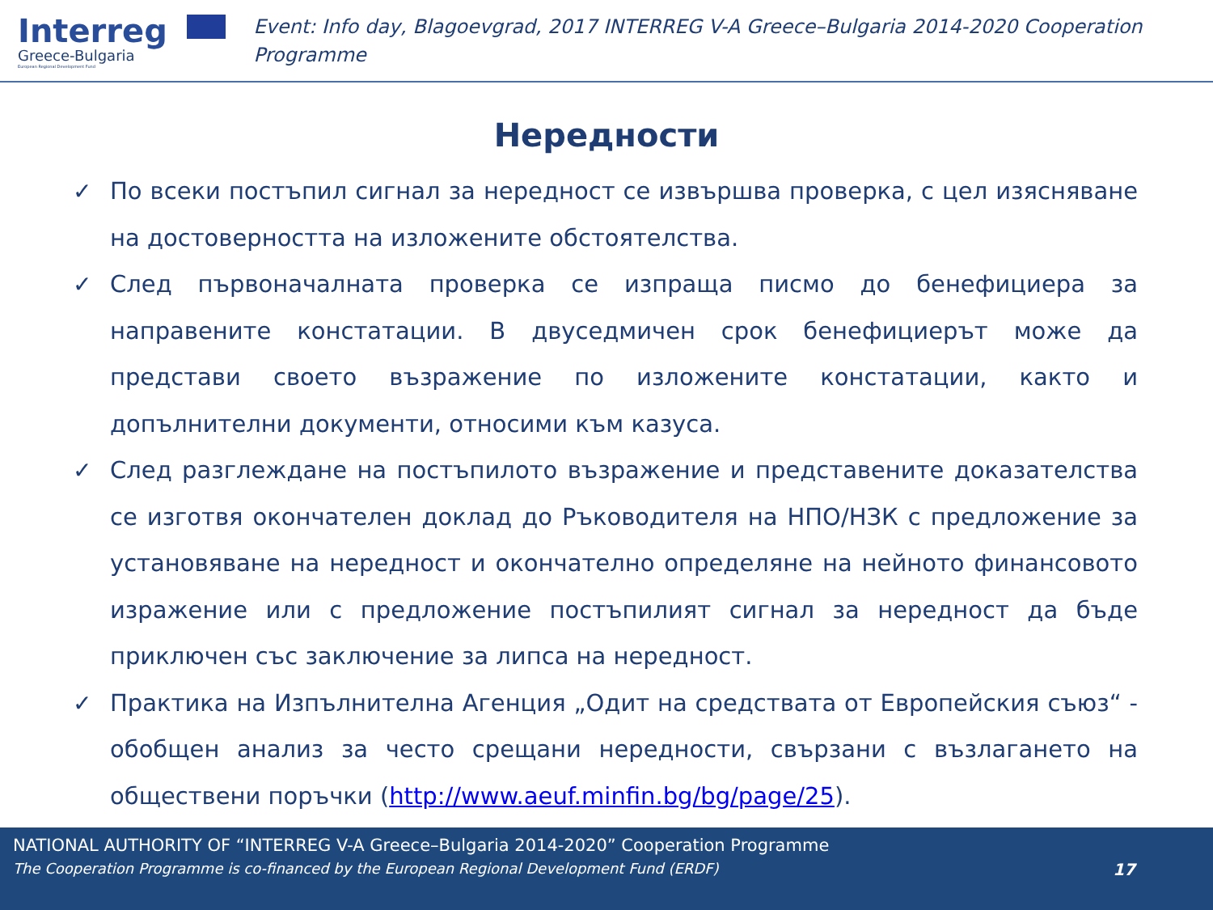Interreg
Greece-Bulgaria
European Regional Development Fund
Event: Info day, Blagoevgrad, 2017 INTERREG V-A Greece–Bulgaria 2014-2020 Cooperation Programme
Нередности
✓ По всеки постъпил сигнал за нередност се извършва проверка, с цел изясняване на достоверността на изложените обстоятелства.
✓ След първоначалната проверка се изпраща писмо до бенефициера за направените констатации. В двуседмичен срок бенефициерът може да представи своето възражение по изложените констатации, както и допълнителни документи, относими към казуса.
✓ След разглеждане на постъпилото възражение и представените доказателства се изготвя окончателен доклад до Ръководителя на НПО/НЗК с предложение за установяване на нередност и окончателно определяне на нейното финансовото изражение или с предложение постъпилият сигнал за нередност да бъде приключен със заключение за липса на нередност.
✓ Практика на Изпълнителна Агенция „Одит на средствата от Европейския съюз“ - обобщен анализ за често срещани нередности, свързани с възлагането на обществени поръчки (http://www.aeuf.minfin.bg/bg/page/25).
NATIONAL AUTHORITY OF “INTERREG V-A Greece–Bulgaria 2014-2020” Cooperation Programme
The Cooperation Programme is co-financed by the European Regional Development Fund (ERDF) 17